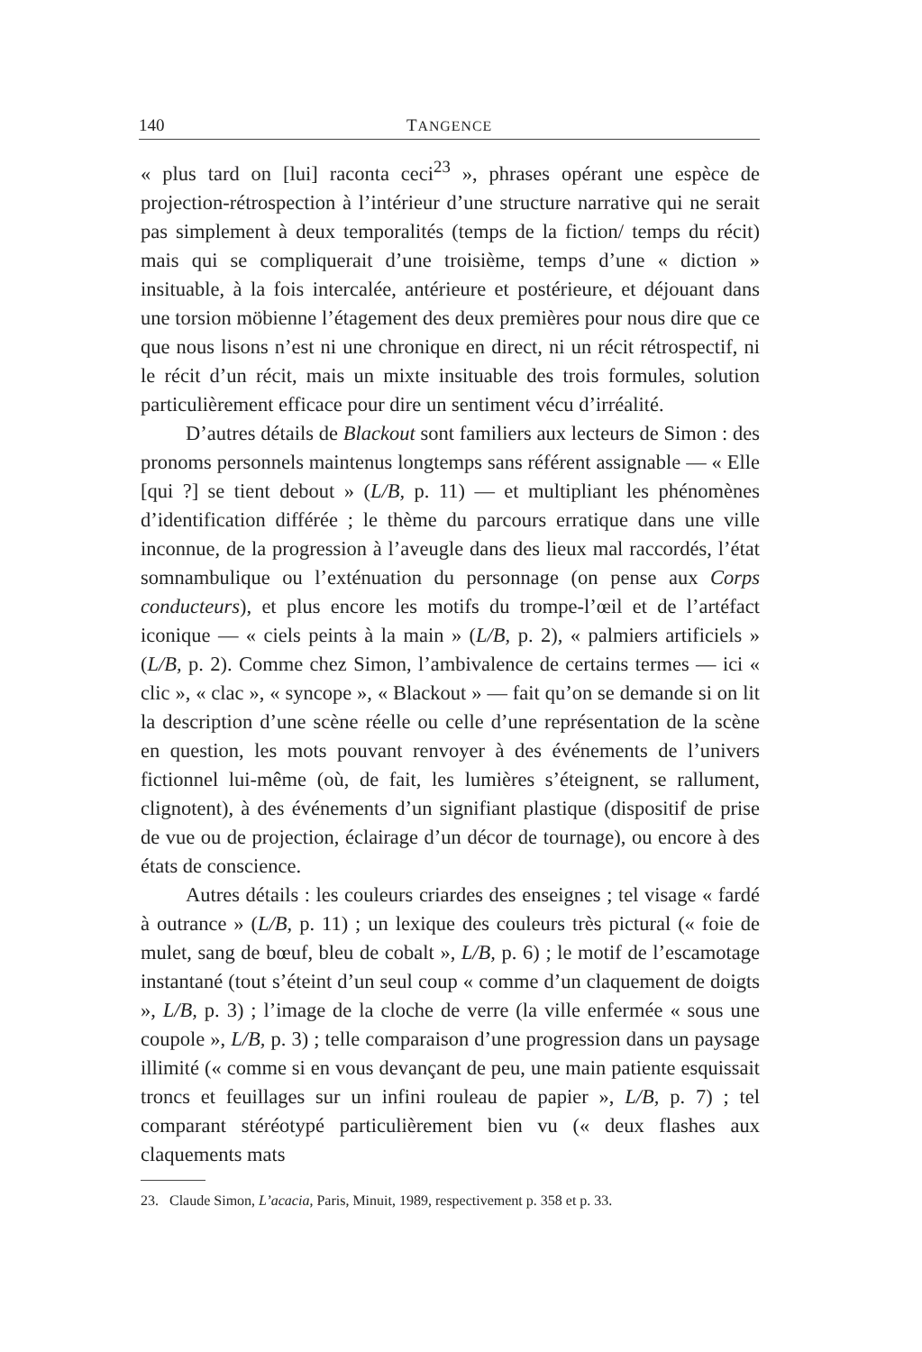140 TANGENCE
« plus tard on [lui] raconta ceci<sup>23</sup> », phrases opérant une espèce de projection-rétrospection à l’intérieur d’une structure narrative qui ne serait pas simplement à deux temporalités (temps de la fiction/ temps du récit) mais qui se compliquerait d’une troisième, temps d’une « diction » insituable, à la fois intercalée, antérieure et postérieure, et déjouant dans une torsion möbienne l’étagement des deux premières pour nous dire que ce que nous lisons n’est ni une chronique en direct, ni un récit rétrospectif, ni le récit d’un récit, mais un mixte insituable des trois formules, solution particulièrement efficace pour dire un sentiment vécu d’irréalité.
D’autres détails de Blackout sont familiers aux lecteurs de Simon : des pronoms personnels maintenus longtemps sans référent assignable — « Elle [qui ?] se tient debout » (L/B, p. 11) — et multipliant les phénomènes d’identification différée ; le thème du parcours erratique dans une ville inconnue, de la progression à l’aveugle dans des lieux mal raccordés, l’état somnambulique ou l’exténuation du personnage (on pense aux Corps conducteurs), et plus encore les motifs du trompe-l’œil et de l’artéfact iconique — « ciels peints à la main » (L/B, p. 2), « palmiers artificiels » (L/B, p. 2). Comme chez Simon, l’ambivalence de certains termes — ici « clic », « clac », « syncope », « Blackout » — fait qu’on se demande si on lit la description d’une scène réelle ou celle d’une représentation de la scène en question, les mots pouvant renvoyer à des événements de l’univers fictionnel lui-même (où, de fait, les lumières s’éteignent, se rallument, clignotent), à des événements d’un signifiant plastique (dispositif de prise de vue ou de projection, éclairage d’un décor de tournage), ou encore à des états de conscience.
Autres détails : les couleurs criardes des enseignes ; tel visage « fardé à outrance » (L/B, p. 11) ; un lexique des couleurs très pictural (« foie de mulet, sang de bœuf, bleu de cobalt », L/B, p. 6) ; le motif de l’escamotage instantané (tout s’éteint d’un seul coup « comme d’un claquement de doigts », L/B, p. 3) ; l’image de la cloche de verre (la ville enfermée « sous une coupole », L/B, p. 3) ; telle comparaison d’une progression dans un paysage illimité (« comme si en vous devançant de peu, une main patiente esquissait troncs et feuillages sur un infini rouleau de papier », L/B, p. 7) ; tel comparant stéréotypé particulièrement bien vu (« deux flashes aux claquements mats
23. Claude Simon, L’acacia, Paris, Minuit, 1989, respectivement p. 358 et p. 33.